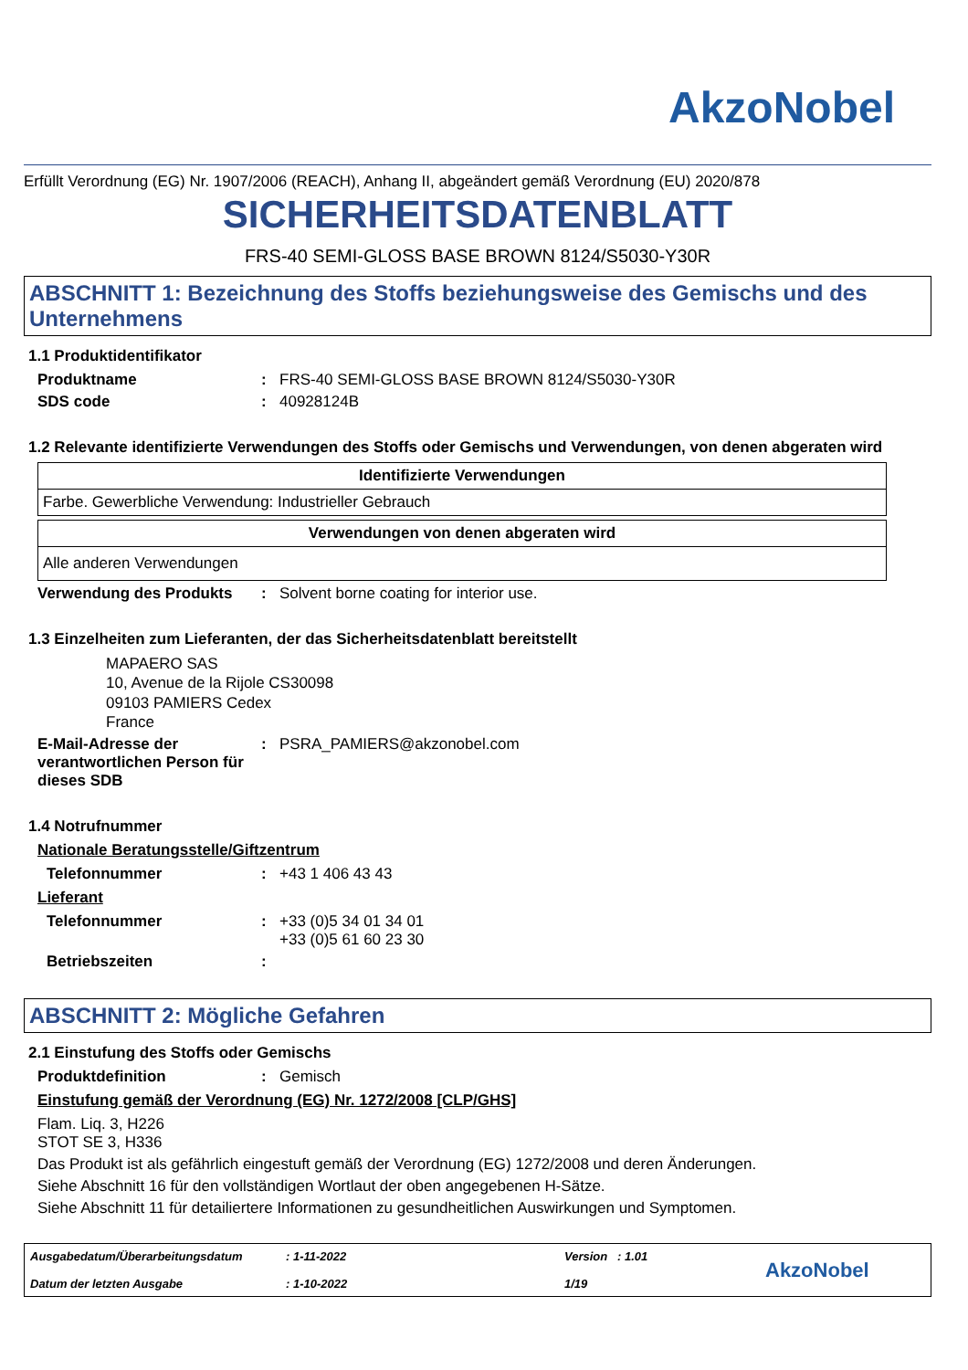AkzoNobel
Erfüllt Verordnung (EG) Nr. 1907/2006 (REACH), Anhang II, abgeändert gemäß Verordnung (EU) 2020/878
SICHERHEITSDATENBLATT
FRS-40 SEMI-GLOSS BASE BROWN 8124/S5030-Y30R
ABSCHNITT 1: Bezeichnung des Stoffs beziehungsweise des Gemischs und des Unternehmens
1.1 Produktidentifikator
Produktname: FRS-40 SEMI-GLOSS BASE BROWN 8124/S5030-Y30R
SDS code: 40928124B
1.2 Relevante identifizierte Verwendungen des Stoffs oder Gemischs und Verwendungen, von denen abgeraten wird
| Identifizierte Verwendungen |
| --- |
| Farbe. Gewerbliche Verwendung: Industrieller Gebrauch |
| Verwendungen von denen abgeraten wird |
| --- |
| Alle anderen Verwendungen |
Verwendung des Produkts: Solvent borne coating for interior use.
1.3 Einzelheiten zum Lieferanten, der das Sicherheitsdatenblatt bereitstellt
MAPAERO SAS
10, Avenue de la Rijole CS30098
09103 PAMIERS Cedex
France
E-Mail-Adresse der verantwortlichen Person für dieses SDB: PSRA_PAMIERS@akzonobel.com
1.4 Notrufnummer
Nationale Beratungsstelle/Giftzentrum
Telefonnummer: +43 1 406 43 43
Lieferant
Telefonnummer: +33 (0)5 34 01 34 01
+33 (0)5 61 60 23 30
Betriebszeiten:
ABSCHNITT 2: Mögliche Gefahren
2.1 Einstufung des Stoffs oder Gemischs
Produktdefinition: Gemisch
Einstufung gemäß der Verordnung (EG) Nr. 1272/2008 [CLP/GHS]
Flam. Liq. 3, H226
STOT SE 3, H336
Das Produkt ist als gefährlich eingestuft gemäß der Verordnung (EG) 1272/2008 und deren Änderungen.
Siehe Abschnitt 16 für den vollständigen Wortlaut der oben angegebenen H-Sätze.
Siehe Abschnitt 11 für detailiertere Informationen zu gesundheitlichen Auswirkungen und Symptomen.
Ausgabedatum/Überarbeitungsdatum
Datum der letzten Ausgabe
: 1-11-2022
: 1-10-2022
Version : 1.01
1/19
AkzoNobel